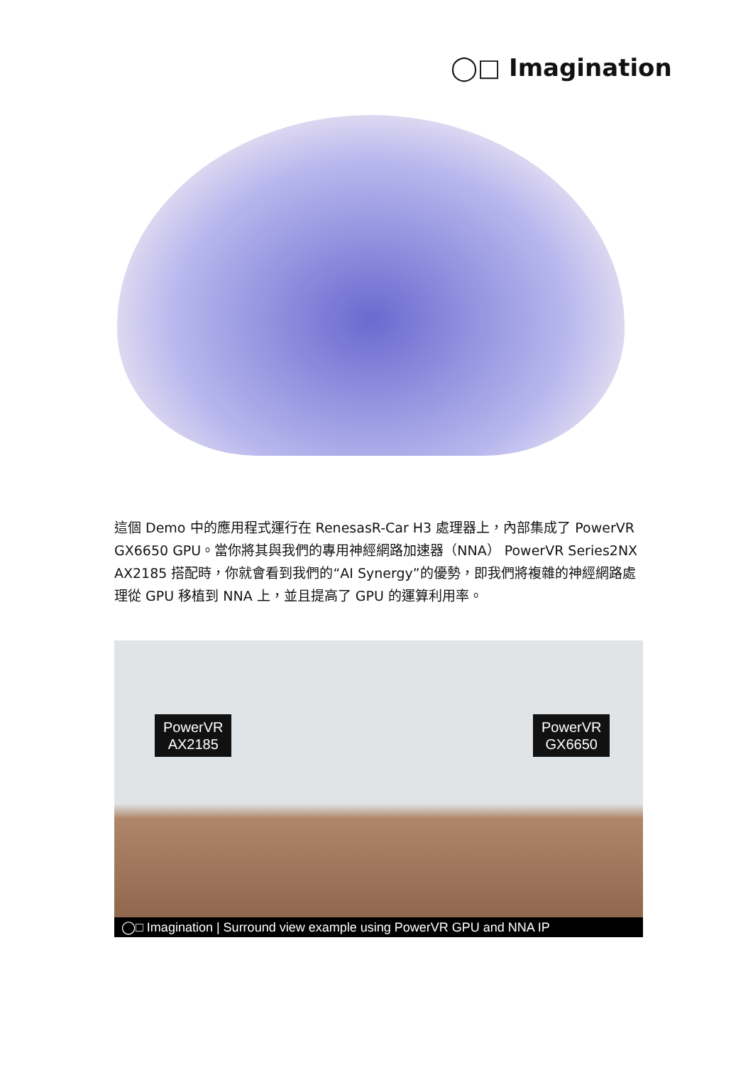◯□ Imagination
這個 Demo 中的應用程式運行在 RenesasR-Car H3 處理器上，內部集成了 PowerVR GX6650 GPU。當你將其與我們的專用神經網路加速器（NNA） PowerVR Series2NX AX2185 搭配時，你就會看到我們的“AI Synergy”的優勢，即我們將複雜的神經網路處理從 GPU 移植到 NNA 上，並且提高了 GPU 的運算利用率。
PowerVR
AX2185
PowerVR
GX6650
◯□ Imagination | Surround view example using PowerVR GPU and NNA IP